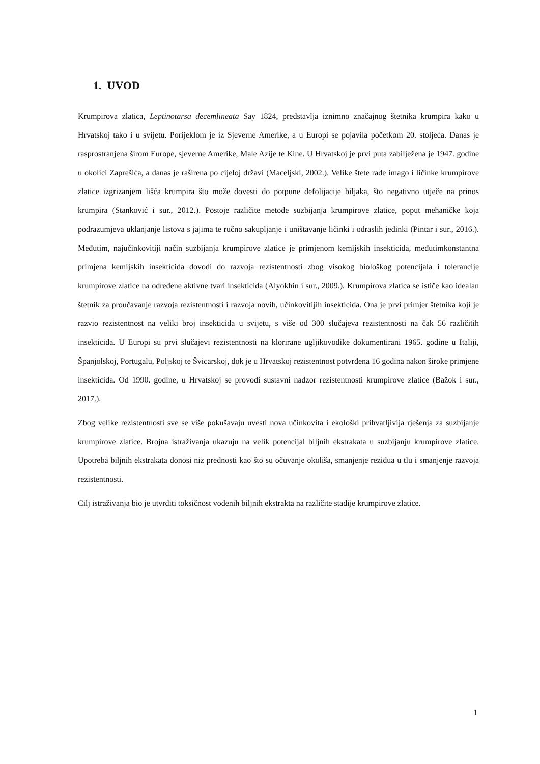1. UVOD
Krumpirova zlatica, Leptinotarsa decemlineata Say 1824, predstavlja iznimno značajnog štetnika krumpira kako u Hrvatskoj tako i u svijetu. Porijeklom je iz Sjeverne Amerike, a u Europi se pojavila početkom 20. stoljeća. Danas je rasprostranjena širom Europe, sjeverne Amerike, Male Azije te Kine. U Hrvatskoj je prvi puta zabilježena je 1947. godine u okolici Zaprešića, a danas je raširena po cijeloj državi (Maceljski, 2002.). Velike štete rade imago i ličinke krumpirove zlatice izgrizanjem lišća krumpira što može dovesti do potpune defolijacije biljaka, što negativno utječe na prinos krumpira (Stanković i sur., 2012.). Postoje različite metode suzbijanja krumpirove zlatice, poput mehaničke koja podrazumjeva uklanjanje listova s jajima te ručno sakupljanje i uništavanje ličinki i odraslih jedinki (Pintar i sur., 2016.). Međutim, najučinkovitiji način suzbijanja krumpirove zlatice je primjenom kemijskih insekticida, međutimkonstantna primjena kemijskih insekticida dovodi do razvoja rezistentnosti zbog visokog biološkog potencijala i tolerancije krumpirove zlatice na određene aktivne tvari insekticida (Alyokhin i sur., 2009.). Krumpirova zlatica se ističe kao idealan štetnik za proučavanje razvoja rezistentnosti i razvoja novih, učinkovitijih insekticida. Ona je prvi primjer štetnika koji je razvio rezistentnost na veliki broj insekticida u svijetu, s više od 300 slučajeva rezistentnosti na čak 56 različitih insekticida. U Europi su prvi slučajevi rezistentnosti na klorirane ugljikovodike dokumentirani 1965. godine u Italiji, Španjolskoj, Portugalu, Poljskoj te Švicarskoj, dok je u Hrvatskoj rezistentnost potvrđena 16 godina nakon široke primjene insekticida. Od 1990. godine, u Hrvatskoj se provodi sustavni nadzor rezistentnosti krumpirove zlatice (Bažok i sur., 2017.).
Zbog velike rezistentnosti sve se više pokušavaju uvesti nova učinkovita i ekološki prihvatljivija rješenja za suzbijanje krumpirove zlatice. Brojna istraživanja ukazuju na velik potencijal biljnih ekstrakata u suzbijanju krumpirove zlatice. Upotreba biljnih ekstrakata donosi niz prednosti kao što su očuvanje okoliša, smanjenje rezidua u tlu i smanjenje razvoja rezistentnosti.
Cilj istraživanja bio je utvrditi toksičnost vodenih biljnih ekstrakta na različite stadije krumpirove zlatice.
1